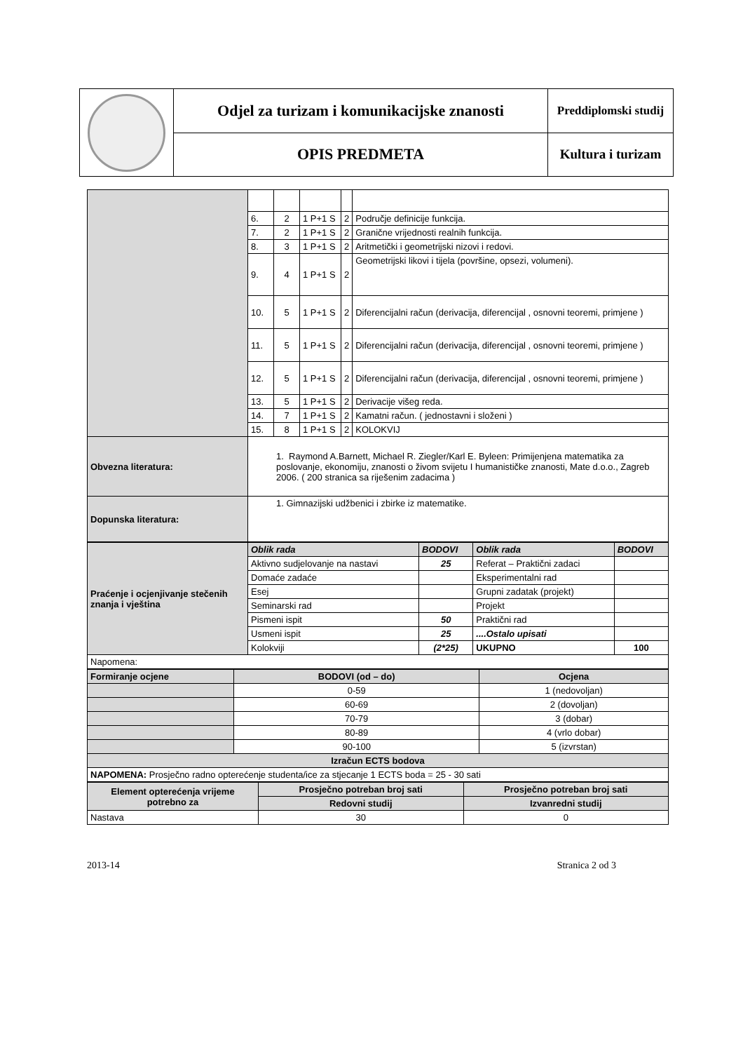| | Odjel za turizam i komunikacijske znanosti | Preddiplomski studij |
| | OPIS PREDMETA | Kultura i turizam |
| | 6. | 2 | 1 P+1 S | 2 | Područje definicije funkcija. |
| | 7. | 2 | 1 P+1 S | 2 | Granične vrijednosti realnih funkcija. |
| | 8. | 3 | 1 P+1 S | 2 | Aritmetički i geometrijski nizovi i redovi. |
| | 9. | 4 | 1 P+1 S | 2 | Geometrijski likovi i tijela (površine, opsezi, volumeni). |
| | 10. | 5 | 1 P+1 S | 2 | Diferencijalni račun (derivacija, diferencijal , osnovni teoremi, primjene ) |
| | 11. | 5 | 1 P+1 S | 2 | Diferencijalni račun (derivacija, diferencijal , osnovni teoremi, primjene ) |
| | 12. | 5 | 1 P+1 S | 2 | Diferencijalni račun (derivacija, diferencijal , osnovni teoremi, primjene ) |
| | 13. | 5 | 1 P+1 S | 2 | Derivacije višeg reda. |
| | 14. | 7 | 1 P+1 S | 2 | Kamatni račun. ( jednostavni i složeni ) |
| | 15. | 8 | 1 P+1 S | 2 | KOLOKVIJ |
| Obvezna literatura: | 1. Raymond A.Barnett, Michael R. Ziegler/Karl E. Byleen: Primijenjena matematika za poslovanje, ekonomiju, znanosti o živom svijetu I humanističke znanosti, Mate d.o.o., Zagreb 2006. ( 200 stranica sa riješenim zadacima ) | | | | |
| Dopunska literatura: | 1. Gimnazijski udžbenici i zbirke iz matematike. | | | | |
| Praćenje i ocjenjivanje stečenih znanja i vještina | Oblik rada | BODOVI | Oblik rada | BODOVI |
| | Aktivno sudjelovanje na nastavi | 25 | Referat – Praktični zadaci | |
| | Domaće zadaće | | Eksperimentalni rad | |
| | Esej | | Grupni zadatak (projekt) | |
| | Seminarski rad | | Projekt | |
| | Pismeni ispit | 50 | Praktični rad | |
| | Usmeni ispit | 25 | ....Ostalo upisati | |
| | Kolokviji | (2*25) | UKUPNO | 100 |
| Napomena: | | | | |
| Formiranje ocjene | BODOVI (od – do) | Ocjena |
| | 0-59 | 1 (nedovoljan) |
| | 60-69 | 2 (dovoljan) |
| | 70-79 | 3 (dobar) |
| | 80-89 | 4 (vrlo dobar) |
| | 90-100 | 5 (izvrstan) |
| Izračun ECTS bodova | | |
| NAPOMENA: Prosječno radno opterećenje studenta/ice za stjecanje 1 ECTS boda = 25 - 30 sati | | |
| Element opterećenja vrijeme potrebno za | Prosječno potreban broj sati | Prosječno potreban broj sati |
| | Redovni studij | Izvanredni studij |
| Nastava | 30 | 0 |
2013-14 Stranica 2 od 3